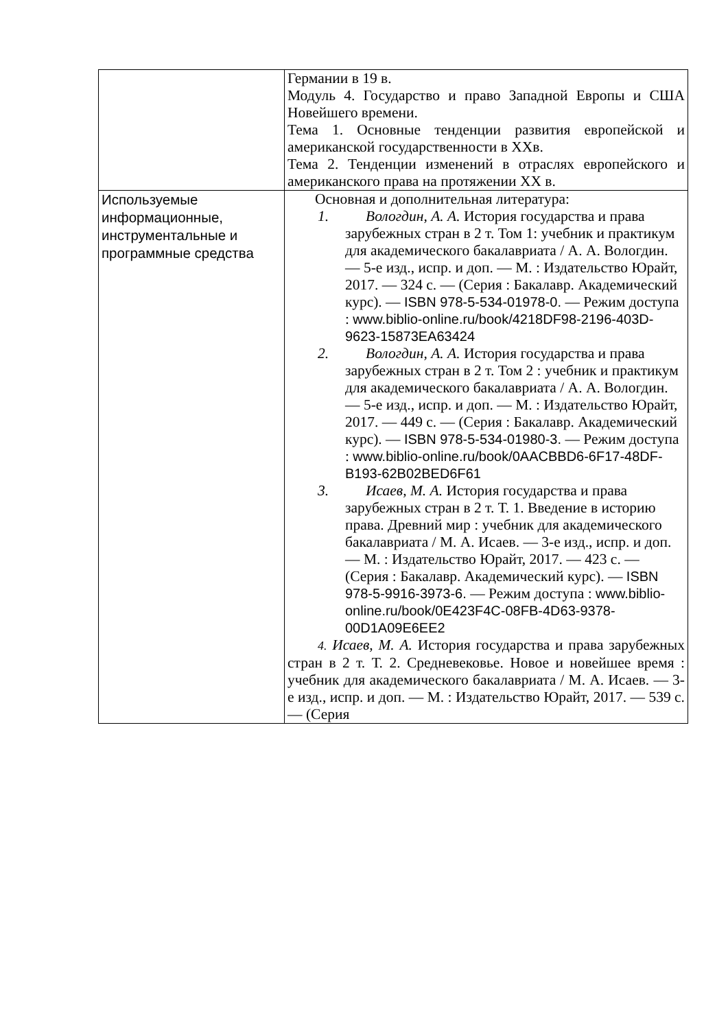| | Германии в 19 в. Модуль 4. Государство и право Западной Европы и США Новейшего времени. Тема 1. Основные тенденции развития европейской и американской государственности в XXв. Тема 2. Тенденции изменений в отраслях европейского и американского права на протяжении XX в. |
| Используемые информационные, инструментальные и программные средства | Основная и дополнительная литература: 1. Вологдин, А. А. История государства и права зарубежных стран в 2 т. Том 1: учебник и практикум для академического бакалавриата / А. А. Вологдин. — 5-е изд., испр. и доп. — М. : Издательство Юрайт, 2017. — 324 с. — (Серия : Бакалавр. Академический курс). — ISBN 978-5-534-01978-0. — Режим доступа : www.biblio-online.ru/book/4218DF98-2196-403D-9623-15873EA63424 2. Вологдин, А. А. История государства и права зарубежных стран в 2 т. Том 2 : учебник и практикум для академического бакалавриата / А. А. Вологдин. — 5-е изд., испр. и доп. — М. : Издательство Юрайт, 2017. — 449 с. — (Серия : Бакалавр. Академический курс). — ISBN 978-5-534-01980-3. — Режим доступа : www.biblio-online.ru/book/0AACBBD6-6F17-48DF-B193-62B02BED6F61 3. Исаев, М. А. История государства и права зарубежных стран в 2 т. Т. 1. Введение в историю права. Древний мир : учебник для академического бакалавриата / М. А. Исаев. — 3-е изд., испр. и доп. — М. : Издательство Юрайт, 2017. — 423 с. — (Серия : Бакалавр. Академический курс). — ISBN 978-5-9916-3973-6. — Режим доступа : www.biblio-online.ru/book/0E423F4C-08FB-4D63-9378-00D1A09E6EE2 4. Исаев, М. А. История государства и права зарубежных стран в 2 т. Т. 2. Средневековье. Новое и новейшее время : учебник для академического бакалавриата / М. А. Исаев. — 3-е изд., испр. и доп. — М. : Издательство Юрайт, 2017. — 539 с. — (Серия |